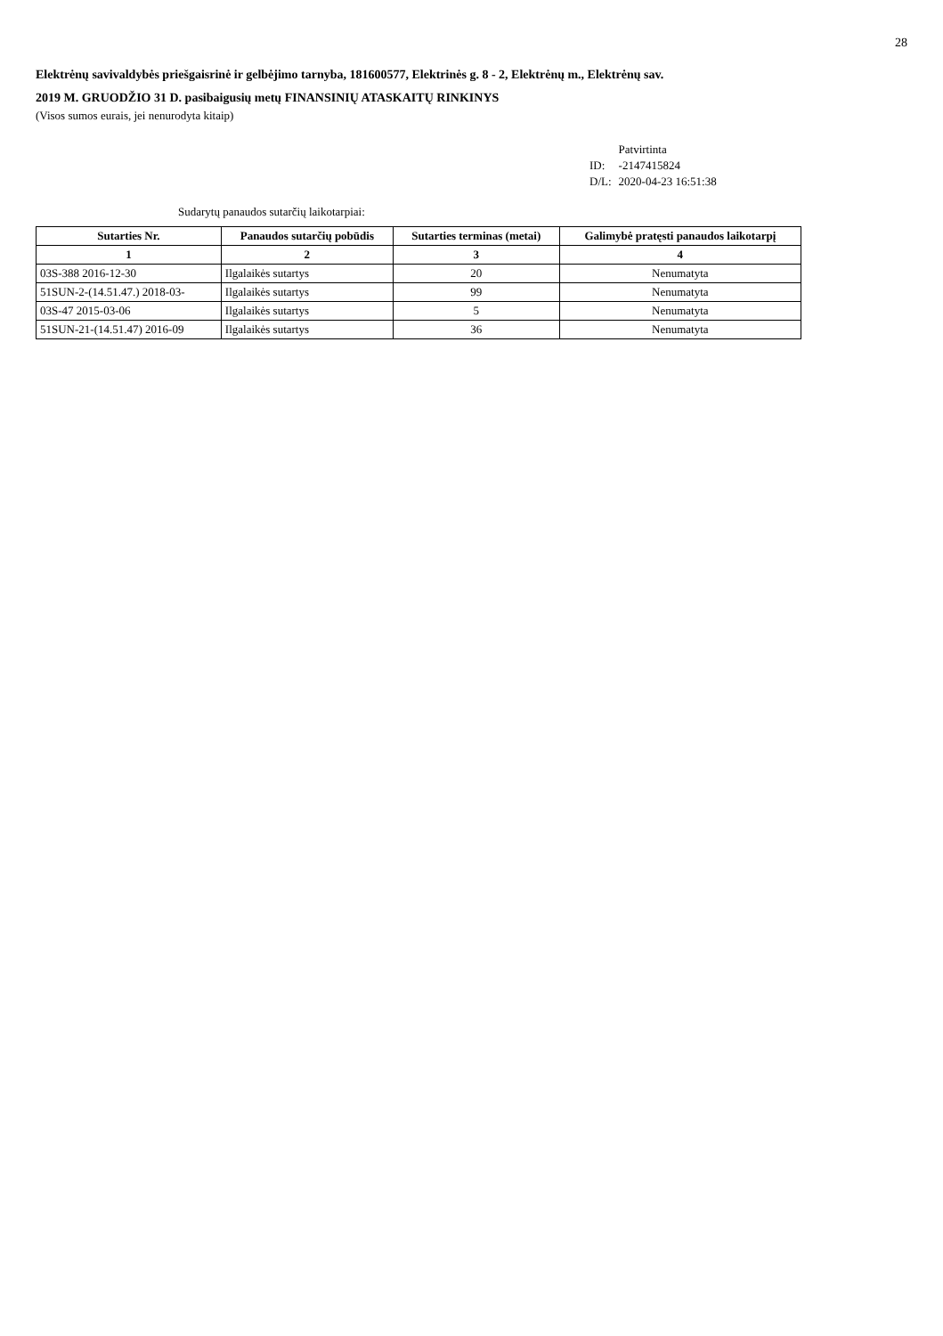28
Elektrėnų savivaldybės priešgaisrinė ir gelbėjimo tarnyba, 181600577, Elektrinės g. 8 - 2, Elektrėnų m., Elektrėnų sav.
2019 M. GRUODŽIO 31 D. pasibaigusių metų FINANSINIŲ ATASKAITŲ RINKINYS
(Visos sumos eurais, jei nenurodyta kitaip)
| | Patvirtinta |
| ID: | -2147415824 |
| D/L: | 2020-04-23 16:51:38 |
Sudarytų panaudos sutarčių laikotarpiai:
| Sutarties Nr. | Panaudos sutarčių pobūdis | Sutarties terminas (metai) | Galimybė pratęsti panaudos laikotarpį |
| --- | --- | --- | --- |
| 1 | 2 | 3 | 4 |
| 03S-388 2016-12-30 | Ilgalaikės sutartys | 20 | Nenumatyta |
| 51SUN-2-(14.51.47.) 2018-03- | Ilgalaikės sutartys | 99 | Nenumatyta |
| 03S-47 2015-03-06 | Ilgalaikės sutartys | 5 | Nenumatyta |
| 51SUN-21-(14.51.47) 2016-09 | Ilgalaikės sutartys | 36 | Nenumatyta |